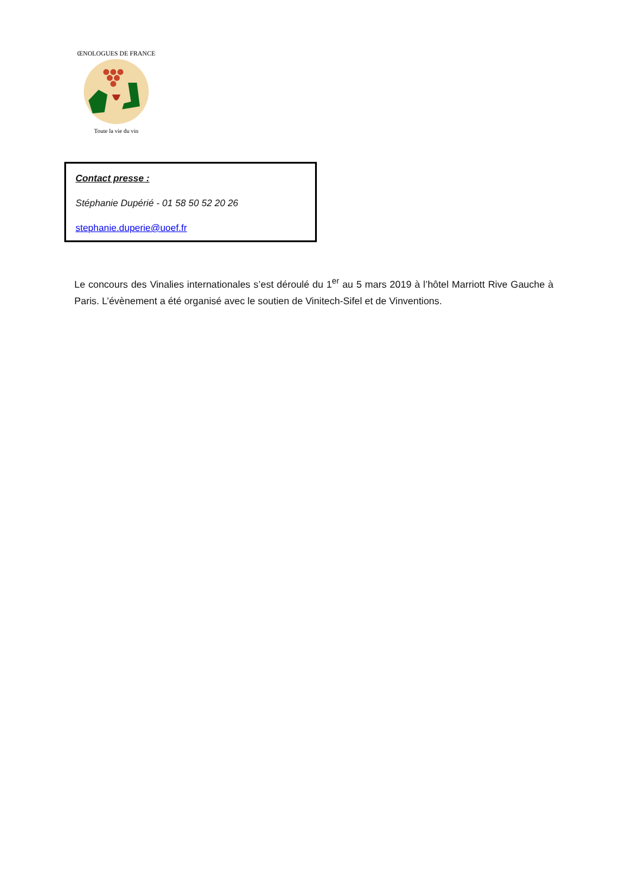Toute la vie du vin
ŒNOLOGUES DE FRANCE
Contact presse :
Stéphanie Dupérié - 01 58 50 52 20 26
stephanie.duperie@uoef.fr
Le concours des Vinalies internationales s’est déroulé du 1<sup>er</sup> au 5 mars 2019 à l’hôtel Marriott Rive Gauche à Paris. L’évènement a été organisé avec le soutien de Vinitech-Sifel et de Vinventions.